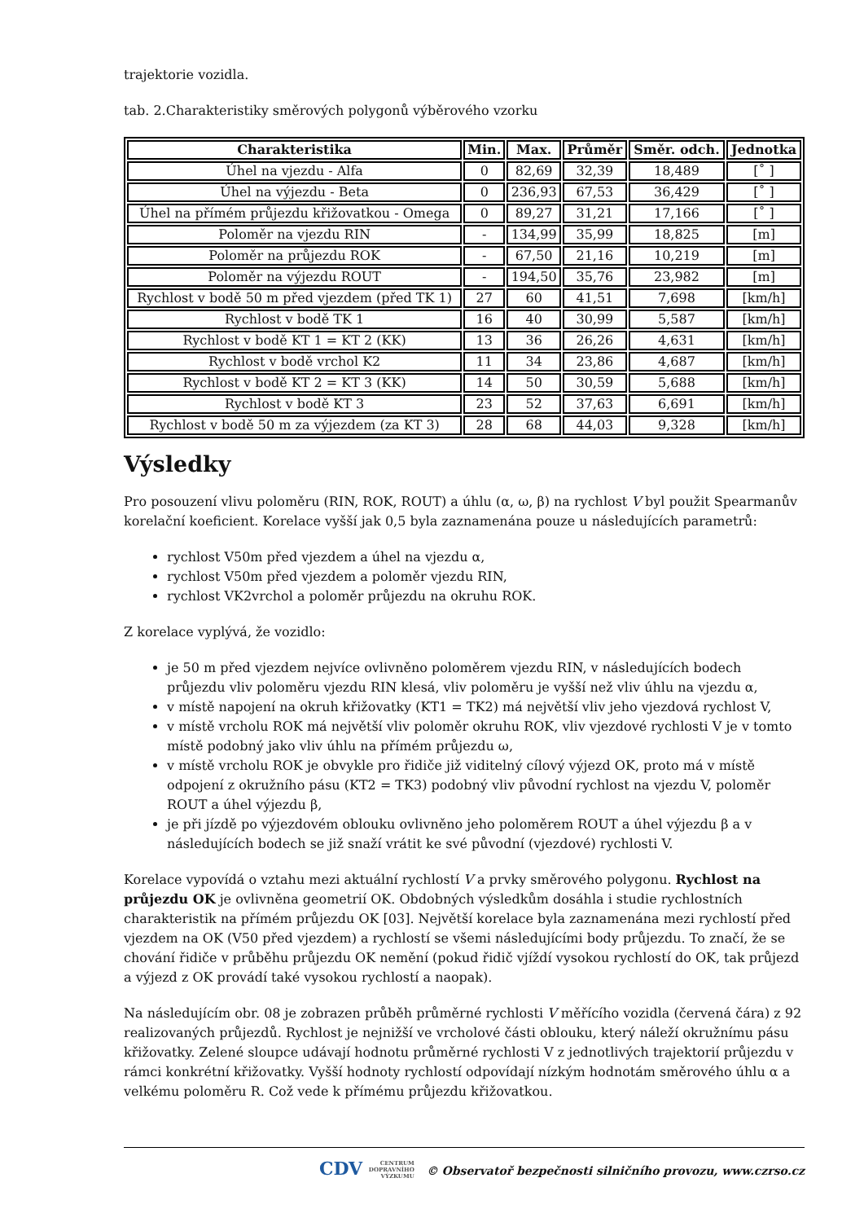trajektorie vozidla.
tab. 2.Charakteristiky směrových polygonů výběrového vzorku
| Charakteristika | Min. | Max. | Průměr | Směr. odch. | Jednotka |
| --- | --- | --- | --- | --- | --- |
| Úhel na vjezdu - Alfa | 0 | 82,69 | 32,39 | 18,489 | [˚ ] |
| Úhel na výjezdu - Beta | 0 | 236,93 | 67,53 | 36,429 | [˚ ] |
| Úhel na přímém průjezdu křižovatkou - Omega | 0 | 89,27 | 31,21 | 17,166 | [˚ ] |
| Poloměr na vjezdu RIN | - | 134,99 | 35,99 | 18,825 | [m] |
| Poloměr na průjezdu ROK | - | 67,50 | 21,16 | 10,219 | [m] |
| Poloměr na výjezdu ROUT | - | 194,50 | 35,76 | 23,982 | [m] |
| Rychlost v bodě 50 m před vjezdem (před TK 1) | 27 | 60 | 41,51 | 7,698 | [km/h] |
| Rychlost v bodě TK 1 | 16 | 40 | 30,99 | 5,587 | [km/h] |
| Rychlost v bodě KT 1 = KT 2 (KK) | 13 | 36 | 26,26 | 4,631 | [km/h] |
| Rychlost v bodě vrchol K2 | 11 | 34 | 23,86 | 4,687 | [km/h] |
| Rychlost v bodě KT 2 = KT 3 (KK) | 14 | 50 | 30,59 | 5,688 | [km/h] |
| Rychlost v bodě KT 3 | 23 | 52 | 37,63 | 6,691 | [km/h] |
| Rychlost v bodě 50 m za výjezdem (za KT 3) | 28 | 68 | 44,03 | 9,328 | [km/h] |
Výsledky
Pro posouzení vlivu poloměru (RIN, ROK, ROUT) a úhlu (α, ω, β) na rychlost V byl použit Spearmanův korelační koeficient. Korelace vyšší jak 0,5 byla zaznamenána pouze u následujících parametrů:
rychlost V50m před vjezdem a úhel na vjezdu α,
rychlost V50m před vjezdem a poloměr vjezdu RIN,
rychlost VK2vrchol a poloměr průjezdu na okruhu ROK.
Z korelace vyplývá, že vozidlo:
je 50 m před vjezdem nejvíce ovlivněno poloměrem vjezdu RIN, v následujících bodech průjezdu vliv poloměru vjezdu RIN klesá, vliv poloměru je vyšší než vliv úhlu na vjezdu α,
v místě napojení na okruh křižovatky (KT1 = TK2) má největší vliv jeho vjezdová rychlost V,
v místě vrcholu ROK má největší vliv poloměr okruhu ROK, vliv vjezdové rychlosti V je v tomto místě podobný jako vliv úhlu na přímém průjezdu ω,
v místě vrcholu ROK je obvykle pro řidiče již viditelný cílový výjezd OK, proto má v místě odpojení z okružního pásu (KT2 = TK3) podobný vliv původní rychlost na vjezdu V, poloměr ROUT a úhel výjezdu β,
je při jízdě po výjezdovém oblouku ovlivněno jeho poloměrem ROUT a úhel výjezdu β a v následujících bodech se již snaží vrátit ke své původní (vjezdové) rychlosti V.
Korelace vypovídá o vztahu mezi aktuální rychlostí V a prvky směrového polygonu. Rychlost na průjezdu OK je ovlivněna geometrií OK. Obdobných výsledkům dosáhla i studie rychlostních charakteristik na přímém průjezdu OK [03]. Největší korelace byla zaznamenána mezi rychlostí před vjezdem na OK (V50 před vjezdem) a rychlostí se všemi následujícími body průjezdu. To značí, že se chování řidiče v průběhu průjezdu OK nemění (pokud řidič vjíždí vysokou rychlostí do OK, tak průjezd a výjezd z OK provádí také vysokou rychlostí a naopak).
Na následujícím obr. 08 je zobrazen průběh průměrné rychlosti V měřícího vozidla (červená čára) z 92 realizovaných průjezdů. Rychlost je nejnižší ve vrcholové části oblouku, který náleží okružnímu pásu křižovatky. Zelené sloupce udávají hodnotu průměrné rychlosti V z jednotlivých trajektorií průjezdu v rámci konkrétní křižovatky. Vyšší hodnoty rychlostí odpovídají nízkým hodnotám směrového úhlu α a velkému poloměru R. Což vede k přímému průjezdu křižovatkou.
CDV CENTRUM
DOPRAVNÍHO
VÝZKUMU © Observatoř bezpečnosti silničního provozu, www.czrso.cz